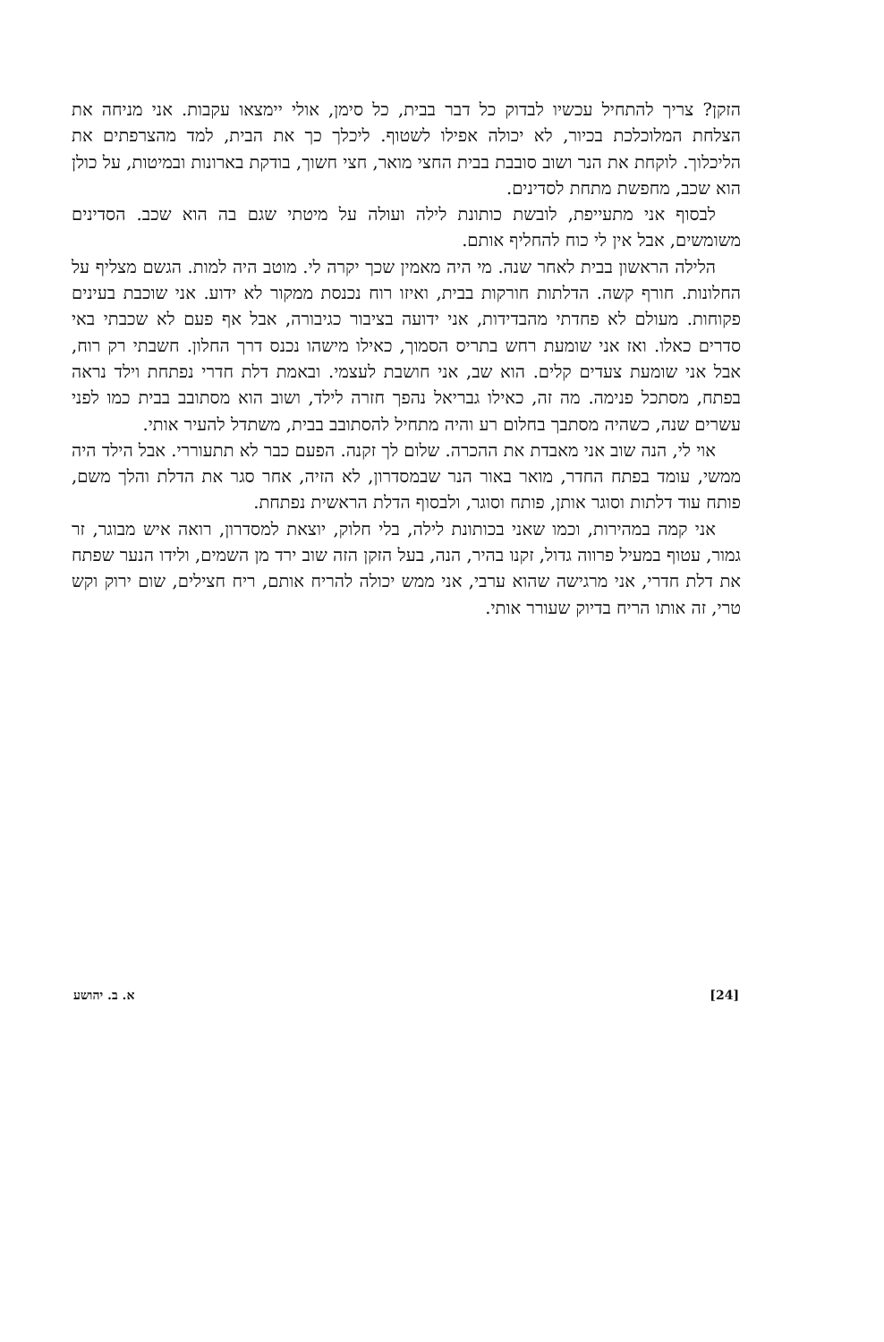הזקן? צריך להתחיל עכשיו לבדוק כל דבר בבית, כל סימן, אולי יימצאו עקבות. אני מניחה את הצלחת המלוכלכת בכיור, לא יכולה אפילו לשטוף. ליכלך כך את הבית, למד מהצרפתים את הליכלוך. לוקחת את הנר ושוב סובבת בבית החצי מואר, חצי חשוך, בודקת בארונות ובמיטות, על כולן הוא שכב, מחפשת מתחת לסדינים.
לבסוף אני מתעייפת, לובשת כותונת לילה ועולה על מיטתי שגם בה הוא שכב. הסדינים משומשים, אבל אין לי כוח להחליף אותם.
הלילה הראשון בבית לאחר שנה. מי היה מאמין שכך יקרה לי. מוטב היה למות. הגשם מצליף על החלונות. חורף קשה. הדלתות חורקות בבית, ואיזו רוח נכנסת ממקור לא ידוע. אני שוכבת בעינים פקוחות. מעולם לא פחדתי מהבדידות, אני ידועה בציבור כגיבורה, אבל אף פעם לא שכבתי באי סדרים כאלו. ואז אני שומעת רחש בתריס הסמוך, כאילו מישהו נכנס דרך החלון. חשבתי רק רוח, אבל אני שומעת צעדים קלים. הוא שב, אני חושבת לעצמי. ובאמת דלת חדרי נפתחת וילד נראה בפתח, מסתכל פנימה. מה זה, כאילו גבריאל נהפך חזרה לילד, ושוב הוא מסתובב בבית כמו לפני עשרים שנה, כשהיה מסתבך בחלום רע והיה מתחיל להסתובב בבית, משתדל להעיר אותי.
אוי לי, הנה שוב אני מאבדת את ההכרה. שלום לך זקנה. הפעם כבר לא תתעוררי. אבל הילד היה ממשי, עומד בפתח החדר, מואר באור הנר שבמסדרון, לא הזיה, אחר סגר את הדלת והלך משם, פותח עוד דלתות וסוגר אותן, פותח וסוגר, ולבסוף הדלת הראשית נפתחת.
אני קמה במהירות, וכמו שאני בכותונת לילה, בלי חלוק, יוצאת למסדרון, רואה איש מבוגר, זר גמור, עטוף במעיל פרווה גדול, זקנו בהיר, הנה, בעל הזקן הזה שוב ירד מן השמים, ולידו הנער שפתח את דלת חדרי, אני מרגישה שהוא ערבי, אני ממש יכולה להריח אותם, ריח חצילים, שום ירוק וקש טרי, זה אותו הריח בדיוק שעורר אותי.
[24] א. ב. יהושע